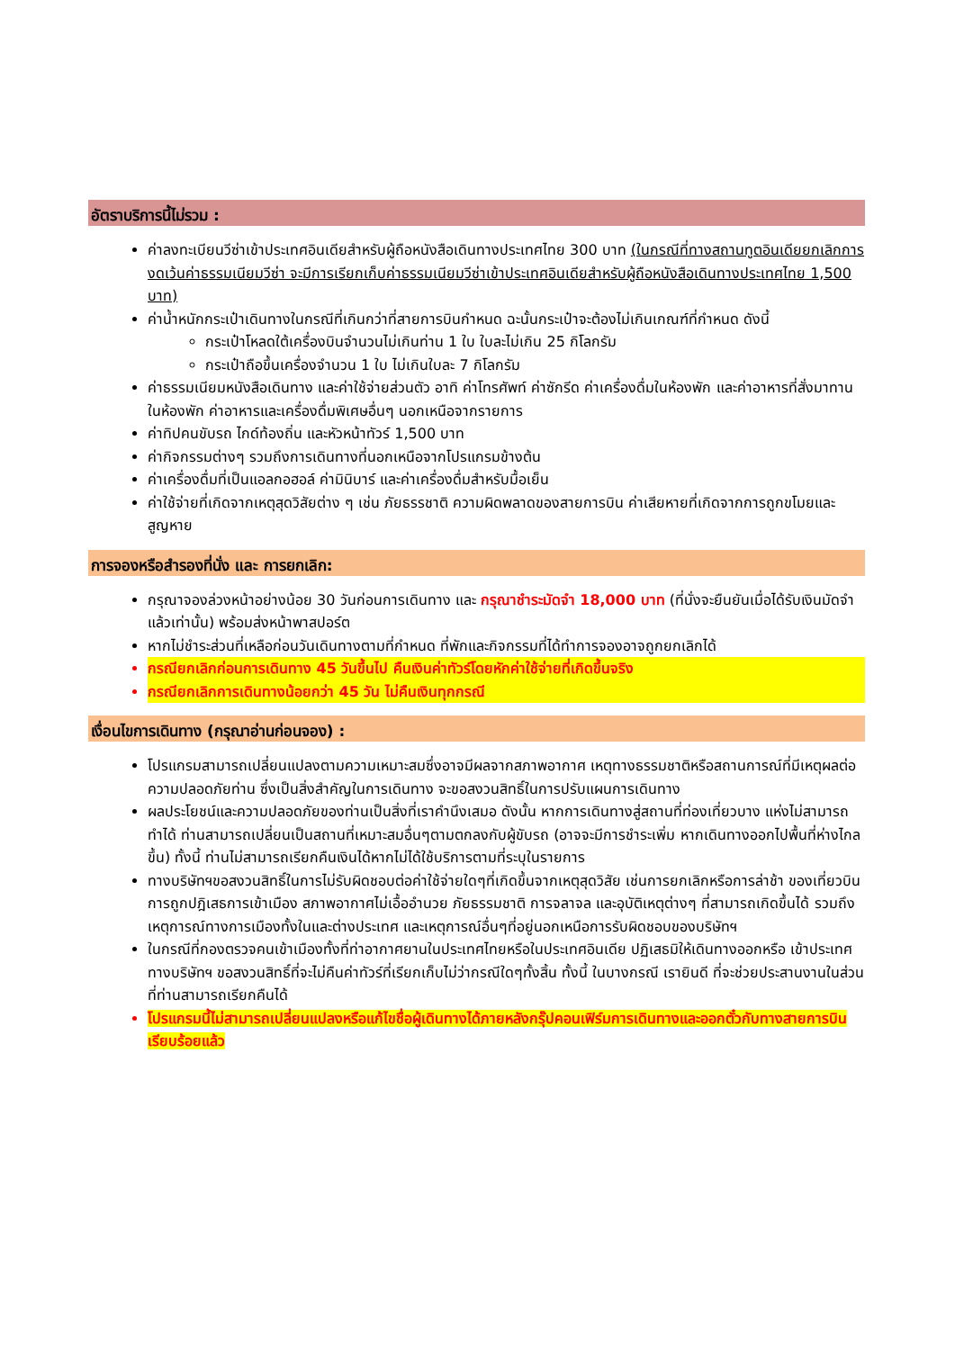อัตราบริการนี้ไม่รวม :
ค่าลงทะเบียนวีซ่าเข้าประเทศอินเดียสำหรับผู้ถือหนังสือเดินทางประเทศไทย 300 บาท (ในกรณีที่ทางสถานทูตอินเดียยกเลิกการงดเว้นค่าธรรมเนียมวีซ่า จะมีการเรียกเก็บค่าธรรมเนียมวีซ่าเข้าประเทศอินเดียสำหรับผู้ถือหนังสือเดินทางประเทศไทย 1,500 บาท)
ค่าน้ำหนักกระเป๋าเดินทางในกรณีที่เกินกว่าที่สายการบินกำหนด ฉะนั้นกระเป๋าจะต้องไม่เกินเกณฑ์ที่กำหนด ดังนี้
กระเป๋าโหลดใต้เครื่องบินจำนวนไม่เกินท่าน 1 ใบ ใบละไม่เกิน 25 กิโลกรัม
กระเป๋าถือขึ้นเครื่องจำนวน 1 ใบ ไม่เกินใบละ 7 กิโลกรัม
ค่าธรรมเนียมหนังสือเดินทาง และค่าใช้จ่ายส่วนตัว อาทิ ค่าโทรศัพท์ ค่าซักรีด ค่าเครื่องดื่มในห้องพัก และค่าอาหารที่สั่งมาทานในห้องพัก ค่าอาหารและเครื่องดื่มพิเศษอื่นๆ นอกเหนือจากรายการ
ค่าทิปคนขับรถ ไกด์ท้องถิ่น และหัวหน้าทัวร์ 1,500 บาท
ค่ากิจกรรมต่างๆ รวมถึงการเดินทางที่นอกเหนือจากโปรแกรมข้างต้น
ค่าเครื่องดื่มที่เป็นแอลกอฮอล์ ค่ามินิบาร์ และค่าเครื่องดื่มสำหรับมื้อเย็น
ค่าใช้จ่ายที่เกิดจากเหตุสุดวิสัยต่าง ๆ เช่น ภัยธรรชาติ ความผิดพลาดของสายการบิน ค่าเสียหายที่เกิดจากการถูกขโมยและสูญหาย
การจองหรือสำรองที่นั่ง และ การยกเลิก:
กรุณาจองล่วงหน้าอย่างน้อย 30 วันก่อนการเดินทาง และ กรุณาชำระมัดจำ 18,000 บาท (ที่นั่งจะยืนยันเมื่อได้รับเงินมัดจำแล้วเท่านั้น) พร้อมส่งหน้าพาสปอร์ต
หากไม่ชำระส่วนที่เหลือก่อนวันเดินทางตามที่กำหนด ที่พักและกิจกรรมที่ได้ทำการจองอาจถูกยกเลิกได้
กรณียกเลิกก่อนการเดินทาง 45 วันขึ้นไป คืนเงินค่าทัวร์โดยหักค่าใช้จ่ายที่เกิดขึ้นจริง
กรณียกเลิกการเดินทางน้อยกว่า 45 วัน ไม่คืนเงินทุกกรณี
เงื่อนไขการเดินทาง (กรุณาอ่านก่อนจอง) :
โปรแกรมสามารถเปลี่ยนแปลงตามความเหมาะสมซึ่งอาจมีผลจากสภาพอากาศ เหตุทางธรรมชาติหรือสถานการณ์ที่มีเหตุผลต่อความปลอดภัยท่าน ซึ่งเป็นสิ่งสำคัญในการเดินทาง จะขอสงวนสิทธิ์ในการปรับแผนการเดินทาง
ผลประโยชน์และความปลอดภัยของท่านเป็นสิ่งที่เราคำนึงเสมอ ดังนั้น หากการเดินทางสู่สถานที่ท่องเที่ยวบาง แห่งไม่สามารถทำได้ ท่านสามารถเปลี่ยนเป็นสถานที่เหมาะสมอื่นๆตามตกลงกับผู้ขับรถ (อาจจะมีการชำระเพิ่ม หากเดินทางออกไปพื้นที่ห่างไกลขึ้น) ทั้งนี้ ท่านไม่สามารถเรียกคืนเงินได้หากไม่ได้ใช้บริการตามที่ระบุในรายการ
ทางบริษัทฯขอสงวนสิทธิ์ในการไม่รับผิดชอบต่อค่าใช้จ่ายใดๆที่เกิดขึ้นจากเหตุสุดวิสัย เช่นการยกเลิกหรือการล่าช้า ของเที่ยวบิน การถูกปฎิเสธการเข้าเมือง สภาพอากาศไม่เอื้ออำนวย ภัยธรรมชาติ การจลาจล และอุบัติเหตุต่างๆ ที่สามารถเกิดขึ้นได้ รวมถึงเหตุการณ์ทางการเมืองทั้งในและต่างประเทศ และเหตุการณ์อื่นๆที่อยู่นอกเหนือการรับผิดชอบของบริษัทฯ
ในกรณีที่กองตรวจคนเข้าเมืองทั้งที่ท่าอากาศยานในประเทศไทยหรือในประเทศอินเดีย ปฏิเสธมิให้เดินทางออกหรือ เข้าประเทศ ทางบริษัทฯ ขอสงวนสิทธิ์ที่จะไม่คืนค่าทัวร์ที่เรียกเก็บไม่ว่ากรณีใดๆทั้งสิ้น ทั้งนี้ ในบางกรณี เรายินดี ที่จะช่วยประสานงานในส่วนที่ท่านสามารถเรียกคืนได้
โปรแกรมนี้ไม่สามารถเปลี่ยนแปลงหรือแก้ไขชื่อผู้เดินทางได้ภายหลังกรุ๊ปคอนเฟิร์มการเดินทางและออกตั๋วกับทางสายการบินเรียบร้อยแล้ว